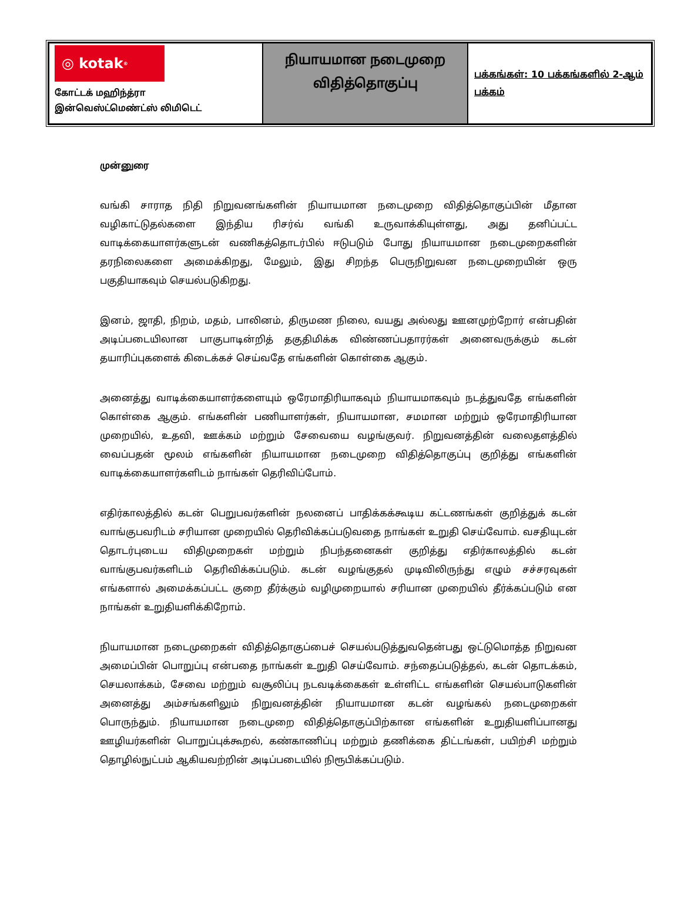| ◎ kotak<sup>®</sup> கோட்டக் மஹிந்த்ரா இன்வெஸ்ட்மெண்ட்ஸ் லிமிடெட் | நியாயமான நடைமுறை விதித்தொகுப்பு | பக்கங்கள்: 10 பக்கங்களில் 2-ஆம் பக்கம் |
முன்னுரை
வங்கி சாராத நிதி நிறுவனங்களின் நியாயமான நடைமுறை விதித்தொகுப்பின் மீதான வழிகாட்டுதல்களை இந்திய ரிசர்வ் வங்கி உருவாக்கியுள்ளது, அது தனிப்பட்ட வாடிக்கையாளர்களுடன் வணிகத்தொடர்பில் ஈடுபடும் போது நியாயமான நடைமுறைகளின் தரநிலைகளை அமைக்கிறது, மேலும், இது சிறந்த பெருநிறுவன நடைமுறையின் ஒரு பகுதியாகவும் செயல்படுகிறது.
இனம், ஜாதி, நிறம், மதம், பாலினம், திருமண நிலை, வயது அல்லது ஊனமுற்றோர் என்பதின் அடிப்படையிலான பாகுபாடின்றித் தகுதிமிக்க விண்ணப்பதாரர்கள் அனைவருக்கும் கடன் தயாரிப்புகளைக் கிடைக்கச் செய்வதே எங்களின் கொள்கை ஆகும்.
அனைத்து வாடிக்கையாளர்களையும் ஒரேமாதிரியாகவும் நியாயமாகவும் நடத்துவதே எங்களின் கொள்கை ஆகும். எங்களின் பணியாளர்கள், நியாயமான, சமமான மற்றும் ஒரேமாதிரியான முறையில், உதவி, ஊக்கம் மற்றும் சேவையை வழங்குவர். நிறுவனத்தின் வலைதளத்தில் வைப்பதன் மூலம் எங்களின் நியாயமான நடைமுறை விதித்தொகுப்பு குறித்து எங்களின் வாடிக்கையாளர்களிடம் நாங்கள் தெரிவிப்போம்.
எதிர்காலத்தில் கடன் பெறுபவர்களின் நலனைப் பாதிக்கக்கூடிய கட்டணங்கள் குறித்துக் கடன் வாங்குபவரிடம் சரியான முறையில் தெரிவிக்கப்படுவதை நாங்கள் உறுதி செய்வோம். வசதியுடன் தொடர்புடைய விதிமுறைகள் மற்றும் நிபந்தனைகள் குறித்து எதிர்காலத்தில் கடன் வாங்குபவர்களிடம் தெரிவிக்கப்படும். கடன் வழங்குதல் முடிவிலிருந்து எழும் சச்சரவுகள் எங்களால் அமைக்கப்பட்ட குறை தீர்க்கும் வழிமுறையால் சரியான முறையில் தீர்க்கப்படும் என நாங்கள் உறுதியளிக்கிறோம்.
நியாயமான நடைமுறைகள் விதித்தொகுப்பைச் செயல்படுத்துவதென்பது ஒட்டுமொத்த நிறுவன அமைப்பின் பொறுப்பு என்பதை நாங்கள் உறுதி செய்வோம். சந்தைப்படுத்தல், கடன் தொடக்கம், செயலாக்கம், சேவை மற்றும் வசூலிப்பு நடவடிக்கைகள் உள்ளிட்ட எங்களின் செயல்பாடுகளின் அனைத்து அம்சங்களிலும் நிறுவனத்தின் நியாயமான கடன் வழங்கல் நடைமுறைகள் பொருந்தும். நியாயமான நடைமுறை விதித்தொகுப்பிற்கான எங்களின் உறுதியளிப்பானது ஊழியர்களின் பொறுப்புக்கூறல், கண்காணிப்பு மற்றும் தணிக்கை திட்டங்கள், பயிற்சி மற்றும் தொழில்நுட்பம் ஆகியவற்றின் அடிப்படையில் நிரூபிக்கப்படும்.